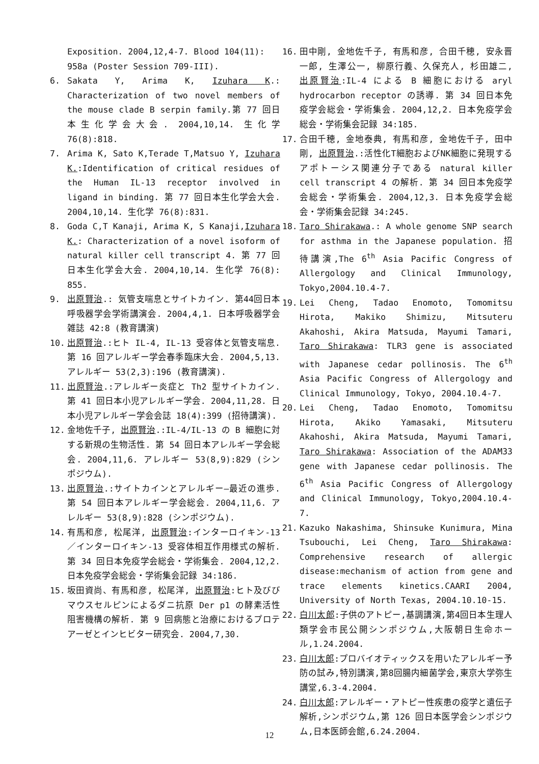Exposition. 2004,12,4-7. Blood 104(11): 958a (Poster Session 709-III).
6. Sakata Y, Arima K, Izuhara K.: Characterization of two novel members of the mouse clade B serpin family.第 77 回日本生化学会大会. 2004,10,14. 生化学 76(8):818.
7. Arima K, Sato K,Terade T,Matsuo Y, Izuhara K.:Identification of critical residues of the Human IL-13 receptor involved in ligand in binding. 第 77 回日本生化学会大会. 2004,10,14. 生化学 76(8):831.
8. Goda C,T Kanaji, Arima K, S Kanaji,Izuhara K.: Characterization of a novel isoform of natural killer cell transcript 4. 第 77 回日本生化学会大会. 2004,10,14. 生化学 76(8): 855.
9. 出原賢治.: 気管支喘息とサイトカイン. 第44回日本呼吸器学会学術講演会. 2004,4,1. 日本呼吸器学会雑誌 42:8 (教育講演)
10. 出原賢治.:ヒト IL-4, IL-13 受容体と気管支喘息. 第 16 回アレルギー学会春季臨床大会. 2004,5,13. アレルギー 53(2,3):196 (教育講演).
11. 出原賢治.:アレルギー炎症と Th2 型サイトカイン. 第 41 回日本小児アレルギー学会. 2004,11,28. 日本小児アレルギー学会会誌 18(4):399 (招待講演).
12. 金地佐千子, 出原賢治.:IL-4/IL-13 の B 細胞に対する新規の生物活性. 第 54 回日本アレルギー学会総会. 2004,11,6. アレルギー 53(8,9):829 (シンポジウム).
13. 出原賢治.:サイトカインとアレルギー―最近の進歩. 第 54 回日本アレルギー学会総会. 2004,11,6. アレルギー 53(8,9):828 (シンポジウム).
14. 有馬和彦, 松尾洋, 出原賢治:インターロイキン-13／インターロイキン-13 受容体相互作用様式の解析. 第 34 回日本免疫学会総会・学術集会. 2004,12,2. 日本免疫学会総会・学術集会記録 34:186.
15. 坂田資尚、有馬和彦, 松尾洋, 出原賢治:ヒト及びびマウスセルピンによるダニ抗原 Der p1 の酵素活性阻害機構の解析. 第 9 回病態と治療におけるプロテアーゼとインヒビター研究会. 2004,7,30.
16. 田中剛, 金地佐千子, 有馬和彦, 合田千穂, 安永晋一郎, 生澤公一, 柳原行義、久保充人, 杉田雄二, 出原賢治:IL-4 による B 細胞における aryl hydrocarbon receptor の誘導. 第 34 回日本免疫学会総会・学術集会. 2004,12,2. 日本免疫学会総会・学術集会記録 34:185.
17. 合田千穂, 金地泰典, 有馬和彦, 金地佐千子, 田中剛, 出原賢治.:活性化T細胞およびNK細胞に発現するアポトーシス関連分子である natural killer cell transcript 4 の解析. 第 34 回日本免疫学会総会・学術集会. 2004,12,3. 日本免疫学会総会・学術集会記録 34:245.
18. Taro Shirakawa.: A whole genome SNP search for asthma in the Japanese population. 招待講演,The 6<sup>th</sup> Asia Pacific Congress of Allergology and Clinical Immunology, Tokyo,2004.10.4-7.
19. Lei Cheng, Tadao Enomoto, Tomomitsu Hirota, Makiko Shimizu, Mitsuteru Akahoshi, Akira Matsuda, Mayumi Tamari, Taro Shirakawa: TLR3 gene is associated with Japanese cedar pollinosis. The 6<sup>th</sup> Asia Pacific Congress of Allergology and Clinical Immunology, Tokyo, 2004.10.4-7.
20. Lei Cheng, Tadao Enomoto, Tomomitsu Hirota, Akiko Yamasaki, Mitsuteru Akahoshi, Akira Matsuda, Mayumi Tamari, Taro Shirakawa: Association of the ADAM33 gene with Japanese cedar pollinosis. The 6<sup>th</sup> Asia Pacific Congress of Allergology and Clinical Immunology, Tokyo,2004.10.4-7.
21. Kazuko Nakashima, Shinsuke Kunimura, Mina Tsubouchi, Lei Cheng, Taro Shirakawa: Comprehensive research of allergic disease:mechanism of action from gene and trace elements kinetics.CAARI 2004, University of North Texas, 2004.10.10-15.
22. 白川太郎:子供のアトピー,基調講演,第4回日本生理人類学会市民公開シンポジウム,大阪朝日生命ホール,1.24.2004.
23. 白川太郎:プロバイオティックスを用いたアレルギー予防の試み,特別講演,第8回腸内細菌学会,東京大学弥生講堂,6.3-4.2004.
24. 白川太郎:アレルギー・アトピー性疾患の疫学と遺伝子解析,シンポジウム,第 126 回日本医学会シンポジウム,日本医師会館,6.24.2004.
12